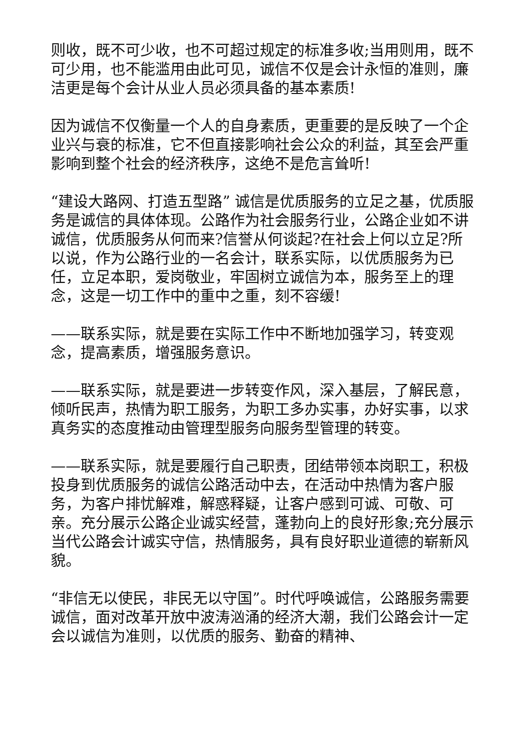则收，既不可少收，也不可超过规定的标准多收;当用则用，既不可少用，也不能滥用由此可见，诚信不仅是会计永恒的准则，廉洁更是每个会计从业人员必须具备的基本素质!
因为诚信不仅衡量一个人的自身素质，更重要的是反映了一个企业兴与衰的标准，它不但直接影响社会公众的利益，其至会严重影响到整个社会的经济秩序，这绝不是危言耸听!
“建设大路网、打造五型路” 诚信是优质服务的立足之基，优质服务是诚信的具体体现。公路作为社会服务行业，公路企业如不讲诚信，优质服务从何而来?信誉从何谈起?在社会上何以立足?所以说，作为公路行业的一名会计，联系实际，以优质服务为已任，立足本职，爱岗敬业，牢固树立诚信为本，服务至上的理念，这是一切工作中的重中之重，刻不容缓!
——联系实际，就是要在实际工作中不断地加强学习，转变观念，提高素质，增强服务意识。
——联系实际，就是要进一步转变作风，深入基层，了解民意，倾听民声，热情为职工服务，为职工多办实事，办好实事，以求真务实的态度推动由管理型服务向服务型管理的转变。
——联系实际，就是要履行自己职责，团结带领本岗职工，积极投身到优质服务的诚信公路活动中去，在活动中热情为客户服务，为客户排忧解难，解惑释疑，让客户感到可诚、可敬、可亲。充分展示公路企业诚实经营，蓬勃向上的良好形象;充分展示当代公路会计诚实守信，热情服务，具有良好职业道德的崭新风貌。
“非信无以使民，非民无以守国”。时代呼唤诚信，公路服务需要诚信，面对改革开放中波涛汹涌的经济大潮，我们公路会计一定会以诚信为准则，以优质的服务、勤奋的精神、